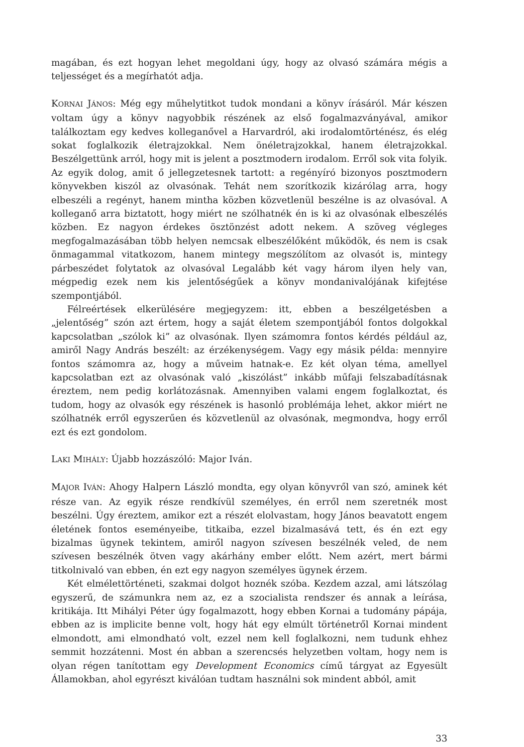magában, és ezt hogyan lehet megoldani úgy, hogy az olvasó számára mégis a tel­jességet és a megírhatót adja.
KORNAI JÁNOS: Még egy műhelytitkot tudok mondani a könyv írásáról. Már készen voltam úgy a könyv nagyobbik részének az első fogalmazványával, amikor találkoz­tam egy kedves kolleganővel a Harvardról, aki irodalomtörténész, és elég sokat foglalkozik életrajzokkal. Nem önéletrajzokkal, hanem életrajzokkal. Beszélget­tünk arról, hogy mit is jelent a posztmodern irodalom. Erről sok vita folyik. Az egyik dolog, amit ő jellegzetesnek tartott: a regényíró bizonyos posztmodern köny­vekben kiszól az olvasónak. Tehát nem szorítkozik kizárólag arra, hogy elbeszéli a regényt, hanem mintha közben közvetlenül beszélne is az olvasóval. A kollega­nő arra biztatott, hogy miért ne szólhatnék én is ki az olvasónak elbeszélés köz­ben. Ez nagyon érdekes ösztönzést adott nekem. A szöveg végleges megfogalma­zásában több helyen nemcsak elbeszélőként működök, és nem is csak önmagam­mal vitatkozom, hanem mintegy megszólítom az olvasót is, mintegy párbeszédet folytatok az olvasóval Legalább két vagy három ilyen hely van, mégpedig ezek nem kis jelentőségűek a könyv mondanivalójának kifejtése szempontjából.
Félreértések elkerülésére megjegyzem: itt, ebben a beszélgetésben a „jelentőség” szón azt értem, hogy a saját életem szempontjából fontos dolgokkal kapcsolatban „szólok ki” az olvasónak. Ilyen számomra fontos kérdés például az, amiről Nagy András beszélt: az érzékenységem. Vagy egy másik példa: mennyire fontos számom­ra az, hogy a műveim hatnak-e. Ez két olyan téma, amellyel kapcsolatban ezt az olvasónak való „kiszólást” inkább műfaji felszabadításnak éreztem, nem pedig korlátozásnak. Amennyiben valami engem foglalkoztat, és tudom, hogy az olva­sók egy részének is hasonló problémája lehet, akkor miért ne szólhatnék erről egy­szerűen és közvetlenül az olvasónak, megmondva, hogy erről ezt és ezt gondolom.
LAKI MIHÁLY: Újabb hozzászóló: Major Iván.
MAJOR IVÁN: Ahogy Halpern László mondta, egy olyan könyvről van szó, aminek két része van. Az egyik része rendkívül személyes, én erről nem szeretnék most beszél­ni. Úgy éreztem, amikor ezt a részét elolvastam, hogy János beavatott engem éle­tének fontos eseményeibe, titkaiba, ezzel bizalmasává tett, és én ezt egy bizalmas ügynek tekintem, amiről nagyon szívesen beszélnék veled, de nem szívesen beszél­nék ötven vagy akárhány ember előtt. Nem azért, mert bármi titkolnivaló van eb­ben, én ezt egy nagyon személyes ügynek érzem.
Két elmélettörténeti, szakmai dolgot hoznék szóba. Kezdem azzal, ami látszó­lag egyszerű, de számunkra nem az, ez a szocialista rendszer és annak a leírása, kritikája. Itt Mihályi Péter úgy fogalmazott, hogy ebben Kornai a tudomány pá­pája, ebben az is implicite benne volt, hogy hát egy elmúlt történetről Kornai min­dent elmondott, ami elmondható volt, ezzel nem kell foglalkozni, nem tudunk ehhez semmit hozzátenni. Most én abban a szerencsés helyzetben voltam, hogy nem is olyan régen tanítottam egy Development Economics című tárgyat az Egyesült Államokban, ahol egyrészt kiválóan tudtam használni sok mindent abból, amit
33